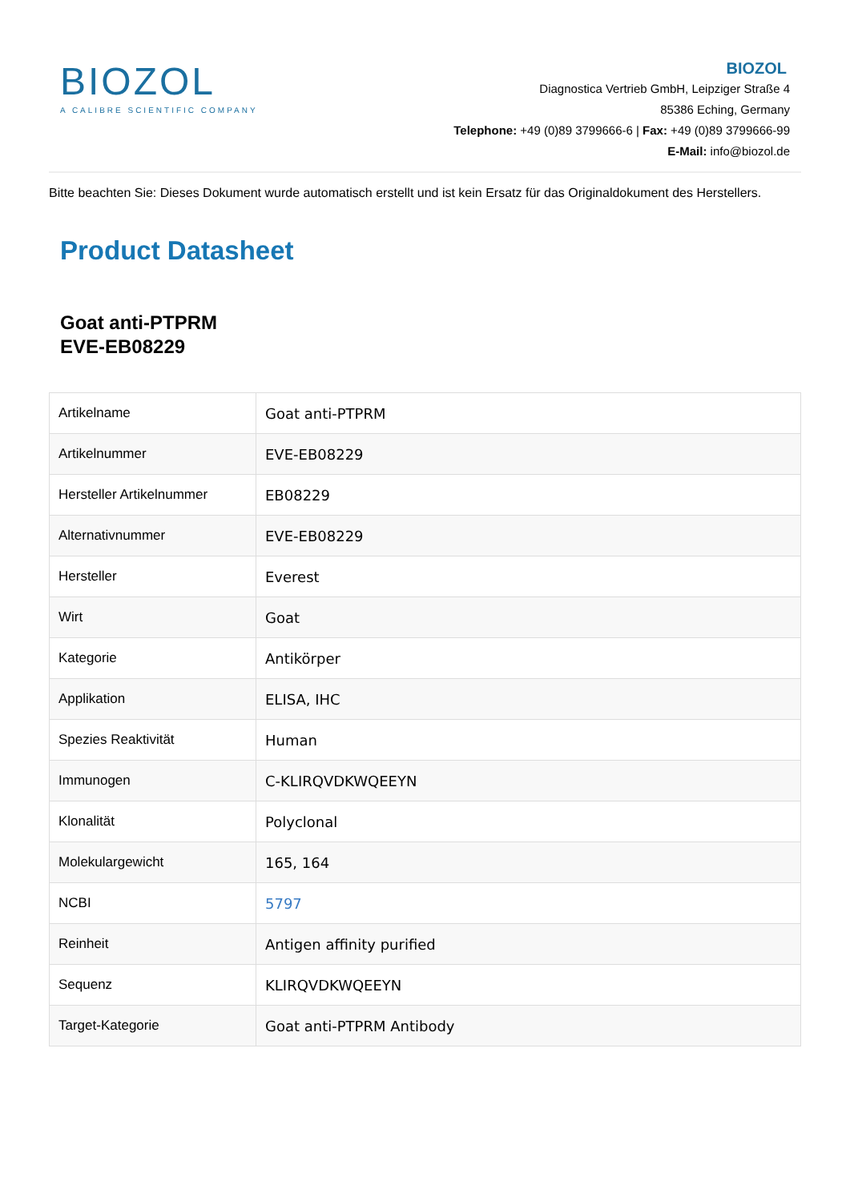BIOZOL
A CALIBRE SCIENTIFIC COMPANY
BIOZOL
Diagnostica Vertrieb GmbH, Leipziger Straße 4
85386 Eching, Germany
Telephone: +49 (0)89 3799666-6 | Fax: +49 (0)89 3799666-99
E-Mail: info@biozol.de
Bitte beachten Sie: Dieses Dokument wurde automatisch erstellt und ist kein Ersatz für das Originaldokument des Herstellers.
Product Datasheet
Goat anti-PTPRM
EVE-EB08229
| Artikelname | Goat anti-PTPRM |
| Artikelnummer | EVE-EB08229 |
| Hersteller Artikelnummer | EB08229 |
| Alternativnummer | EVE-EB08229 |
| Hersteller | Everest |
| Wirt | Goat |
| Kategorie | Antikörper |
| Applikation | ELISA, IHC |
| Spezies Reaktivität | Human |
| Immunogen | C-KLIRQVDKWQEEYN |
| Klonalität | Polyclonal |
| Molekulargewicht | 165, 164 |
| NCBI | 5797 |
| Reinheit | Antigen affinity purified |
| Sequenz | KLIRQVDKWQEEYN |
| Target-Kategorie | Goat anti-PTPRM Antibody |